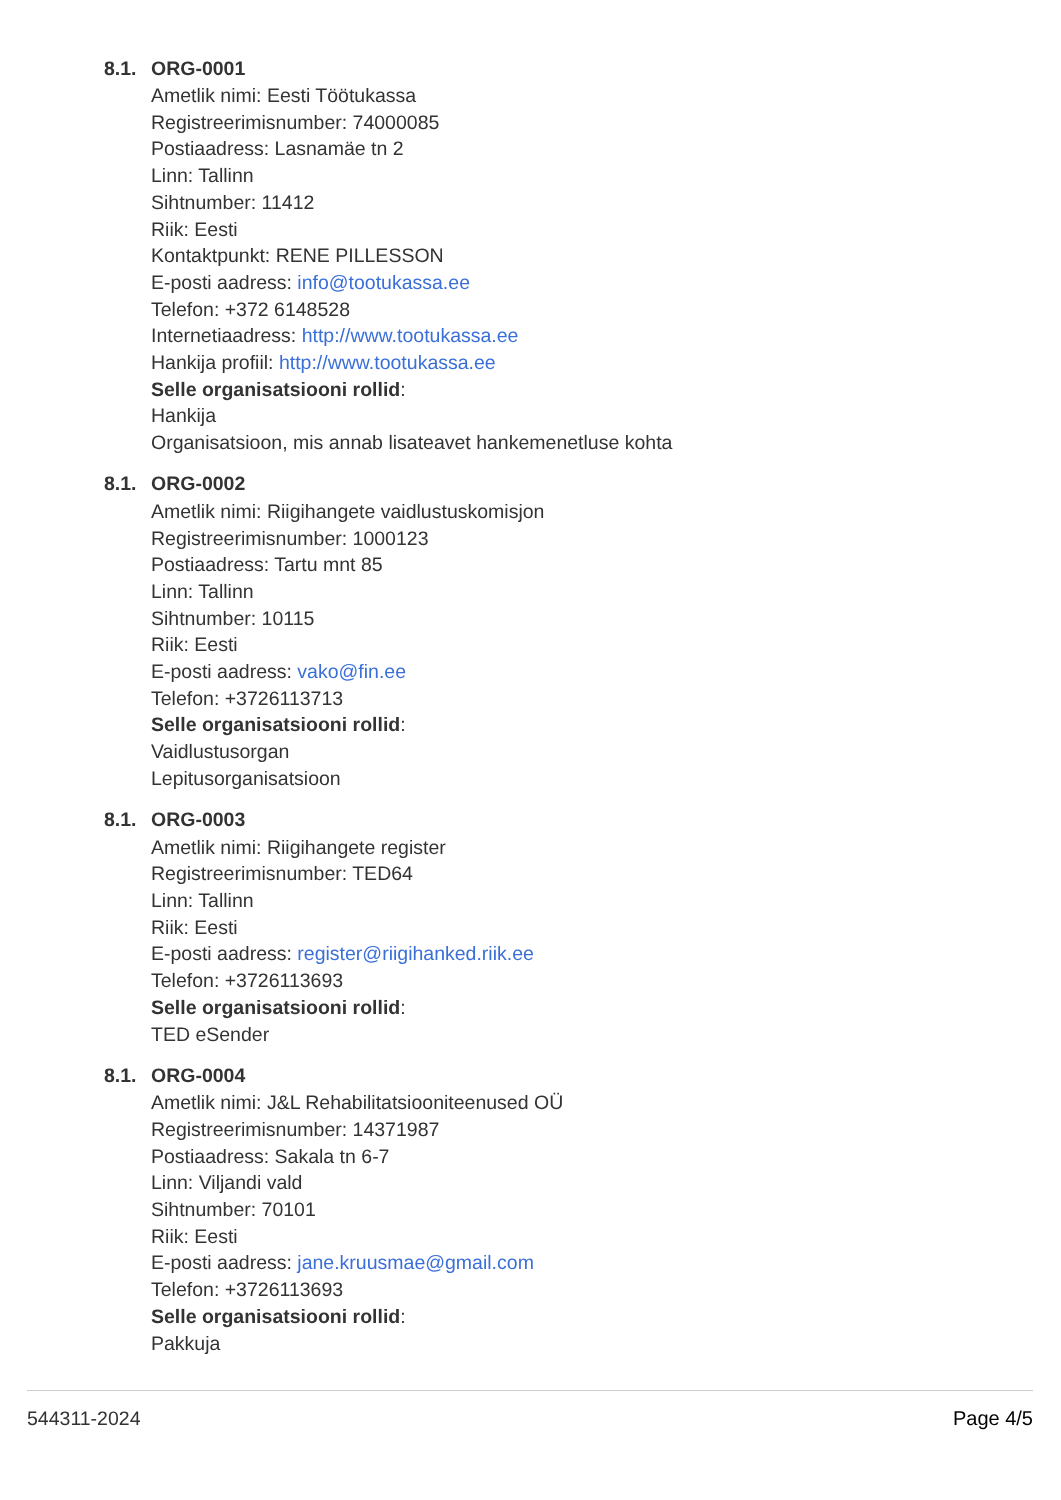8.1. ORG-0001
Ametlik nimi: Eesti Töötukassa
Registreerimisnumber: 74000085
Postiaadress: Lasnamäe tn 2
Linn: Tallinn
Sihtnumber: 11412
Riik: Eesti
Kontaktpunkt: RENE PILLESSON
E-posti aadress: info@tootukassa.ee
Telefon: +372 6148528
Internetiaadress: http://www.tootukassa.ee
Hankija profiil: http://www.tootukassa.ee
Selle organisatsiooni rollid:
Hankija
Organisatsioon, mis annab lisateavet hankemenetluse kohta
8.1. ORG-0002
Ametlik nimi: Riigihangete vaidlustuskomisjon
Registreerimisnumber: 1000123
Postiaadress: Tartu mnt 85
Linn: Tallinn
Sihtnumber: 10115
Riik: Eesti
E-posti aadress: vako@fin.ee
Telefon: +3726113713
Selle organisatsiooni rollid:
Vaidlustusorgan
Lepitusorganisatsioon
8.1. ORG-0003
Ametlik nimi: Riigihangete register
Registreerimisnumber: TED64
Linn: Tallinn
Riik: Eesti
E-posti aadress: register@riigihanked.riik.ee
Telefon: +3726113693
Selle organisatsiooni rollid:
TED eSender
8.1. ORG-0004
Ametlik nimi: J&L Rehabilitatsiooniteenused OÜ
Registreerimisnumber: 14371987
Postiaadress: Sakala tn 6-7
Linn: Viljandi vald
Sihtnumber: 70101
Riik: Eesti
E-posti aadress: jane.kruusmae@gmail.com
Telefon: +3726113693
Selle organisatsiooni rollid:
Pakkuja
544311-2024 Page 4/5